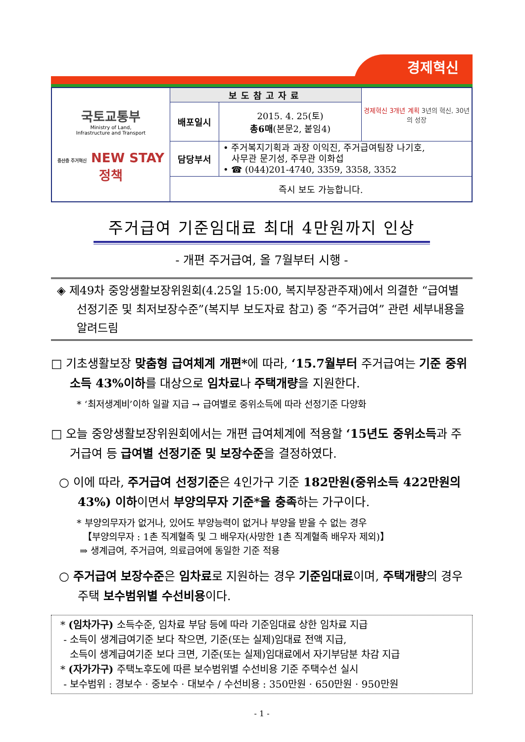경제혁신
| 국토교통부 Ministry of Land, Infrastructure and Transport 중산층 주거혁신 NEW STAY 정책 | 보도참고자료 | | 경제혁신 3개년 계획 3년의 혁신, 30년의 성장 |
| | 배포일시 | 2015. 4. 25(토) 총6매 (본문2, 붙임4) | |
| | 담당부서 | • 주거복지기획과 과장 이익진, 주거급여팀장 나기호, 사무관 문기성, 주무관 이화섭 • ☎ (044)201-4740, 3359, 3358, 3352 | |
| | 즉시 보도 가능합니다. | | |
주거급여 기준임대료 최대 4만원까지 인상
- 개편 주거급여, 올 7월부터 시행 -
◈ 제49차 중앙생활보장위원회(4.25일 15:00, 복지부장관주재)에서 의결한 “급여별 선정기준 및 최저보장수준”(복지부 보도자료 참고) 중 “주거급여” 관련 세부내용을 알려드림
□ 기초생활보장 맞춤형 급여체계 개편*에 따라, ‘15.7월부터 주거급여는 기준 중위소득 43%이하를 대상으로 임차료나 주택개량을 지원한다.
* ‘최저생계비’이하 일괄 지급 → 급여별로 중위소득에 따라 선정기준 다양화
□ 오늘 중앙생활보장위원회에서는 개편 급여체계에 적용할 ‘15년도 중위소득과 주거급여 등 급여별 선정기준 및 보장수준을 결정하였다.
○ 이에 따라, 주거급여 선정기준은 4인가구 기준 182만원(중위소득 422만원의 43%) 이하이면서 부양의무자 기준*을 충족하는 가구이다.
* 부양의무자가 없거나, 있어도 부양능력이 없거나 부양을 받을 수 없는 경우
【부양의무자 : 1촌 직계혈족 및 그 배우자(사망한 1촌 직계혈족 배우자 제외)】
⇒ 생계급여, 주거급여, 의료급여에 동일한 기준 적용
○ 주거급여 보장수준은 임차료로 지원하는 경우 기준임대료이며, 주택개량의 경우 주택 보수범위별 수선비용이다.
* (임차가구) 소득수준, 임차료 부담 등에 따라 기준임대료 상한 임차료 지급
- 소득이 생계급여기준 보다 작으면, 기준(또는 실제)임대료 전액 지급,
소득이 생계급여기준 보다 크면, 기준(또는 실제)임대료에서 자기부담분 차감 지급
* (자가가구) 주택노후도에 따른 보수범위별 수선비용 기준 주택수선 실시
- 보수범위 : 경보수 · 중보수 · 대보수 / 수선비용 : 350만원 · 650만원 · 950만원
- 1 -